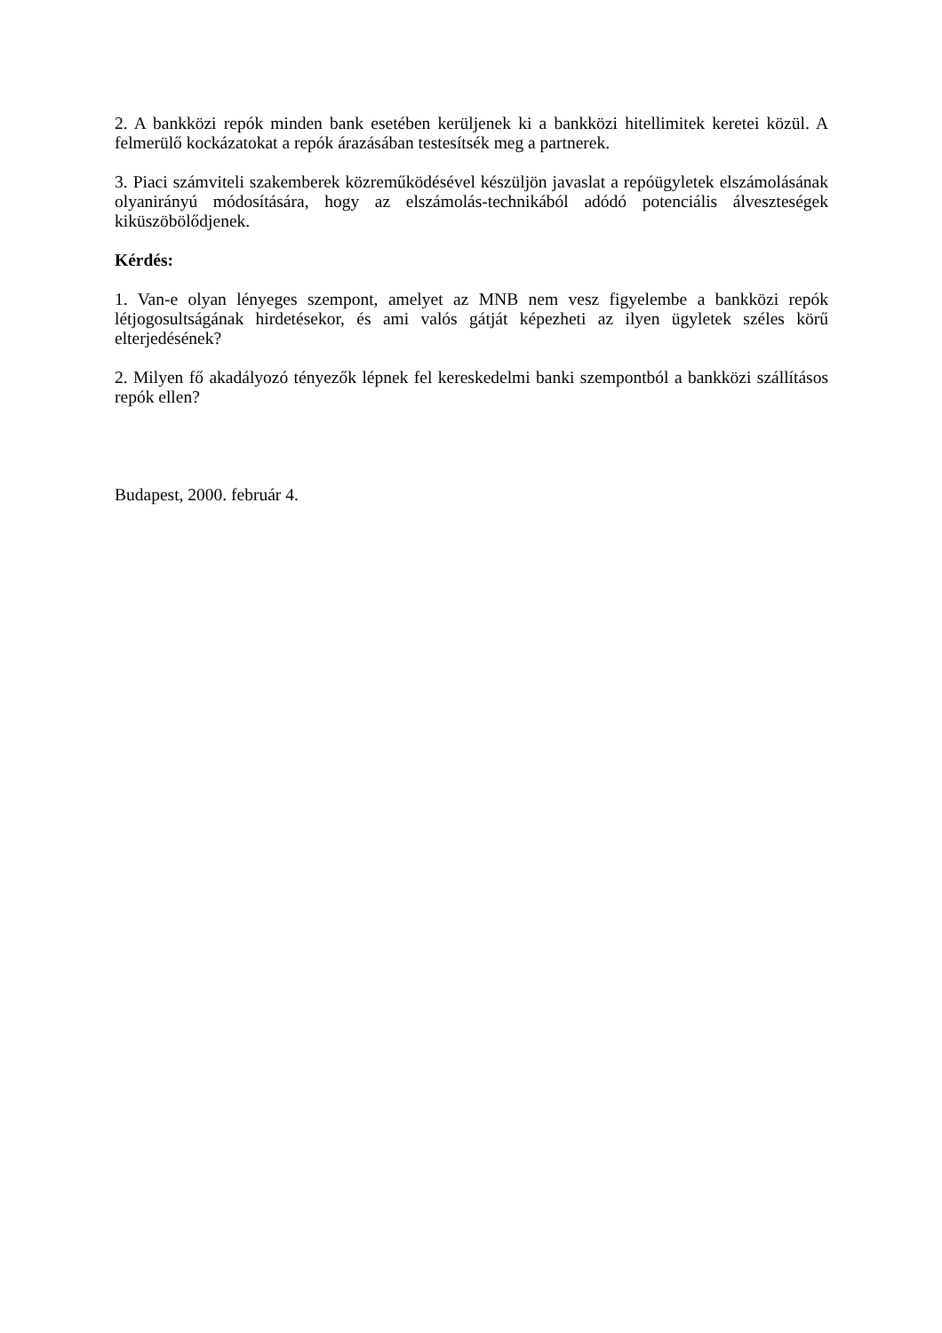2. A bankközi repók minden bank esetében kerüljenek ki a bankközi hitellimitek keretei közül. A felmerülő kockázatokat a repók árazásában testesítsék meg a partnerek.
3. Piaci számviteli szakemberek közreműködésével készüljön javaslat a repóügyletek elszámolásának olyanirányú módosítására, hogy az elszámolás-technikából adódó potenciális álveszteségek kiküszöbölődjenek.
Kérdés:
1. Van-e olyan lényeges szempont, amelyet az MNB nem vesz figyelembe a bankközi repók létjogosultságának hirdetésekor, és ami valós gátját képezheti az ilyen ügyletek széles körű elterjedésének?
2. Milyen fő akadályozó tényezők lépnek fel kereskedelmi banki szempontból a bankközi szállításos repók ellen?
Budapest, 2000. február 4.